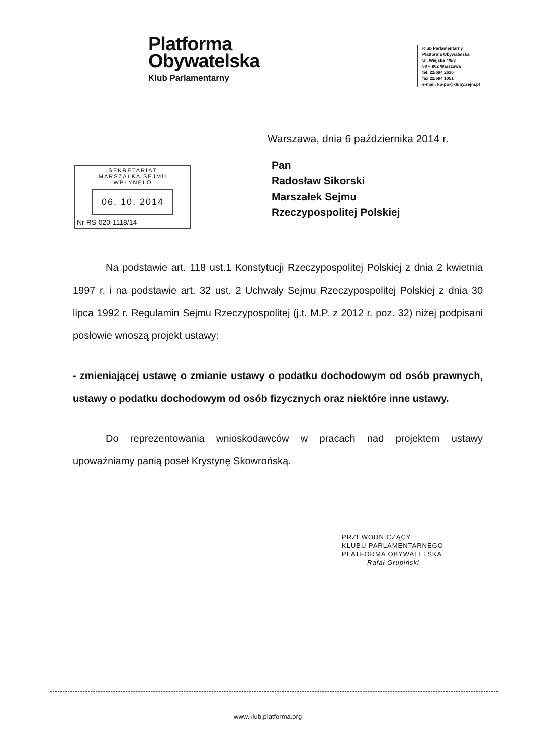Platforma
Obywatelska
Klub Parlamentarny
Klub Parlamentarny
Platforma Obywatelska
Ul. Wiejska 4/6/8
00 – 902 Warszawa
tel. 22/694 2636
fax 22/694 1051
e-mail: kp-po@kluby.sejm.pl
Warszawa, dnia 6 października 2014 r.
SEKRETARIAT
MARSZAŁKA SEJMU
WPŁYNĘŁO
06. 10. 2014
Nr RS-020-1118/14
Pan
Radosław Sikorski
Marszałek Sejmu
Rzeczypospolitej Polskiej
Na podstawie art. 118 ust.1 Konstytucji Rzeczypospolitej Polskiej z dnia 2 kwietnia 1997 r. i na podstawie art. 32 ust. 2 Uchwały Sejmu Rzeczypospolitej Polskiej z dnia 30 lipca 1992 r. Regulamin Sejmu Rzeczypospolitej (j.t. M.P. z 2012 r. poz. 32) niżej podpisani posłowie wnoszą projekt ustawy:
- zmieniającej ustawę o zmianie ustawy o podatku dochodowym od osób prawnych, ustawy o podatku dochodowym od osób fizycznych oraz niektóre inne ustawy.
Do reprezentowania wnioskodawców w pracach nad projektem ustawy upoważniamy panią poseł Krystynę Skowrońską.
PRZEWODNICZĄCY
KLUBU PARLAMENTARNEGO
PLATFORMA OBYWATELSKA
Rafał Grupiński
www.klub.platforma.org